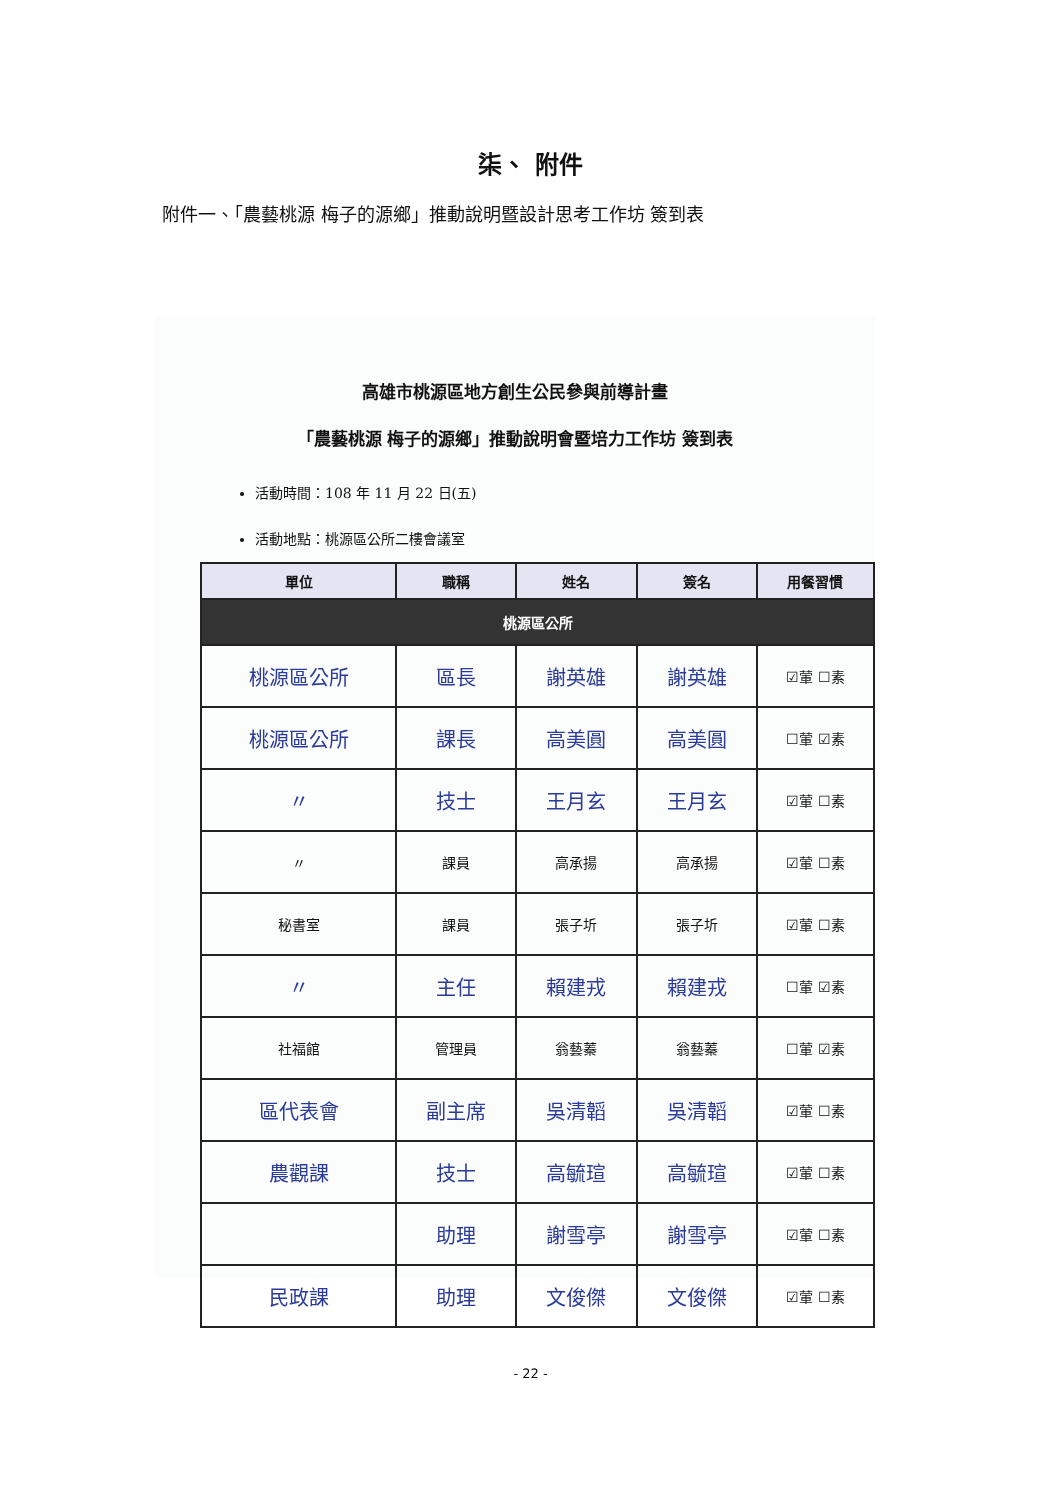柒、 附件
附件一、「農藝桃源 梅子的源鄉」推動說明暨設計思考工作坊 簽到表
高雄市桃源區地方創生公民參與前導計畫
「農藝桃源 梅子的源鄉」推動說明會暨培力工作坊 簽到表
活動時間：108 年 11 月 22 日(五)
活動地點：桃源區公所二樓會議室
| 單位 | 職稱 | 姓名 | 簽名 | 用餐習慣 |
| --- | --- | --- | --- | --- |
| 桃源區公所 | | | | |
| 桃源區公所 | 區長 | 謝英雄 | 謝英雄 | ☑葷 ☐素 |
| 桃源區公所 | 課長 | 高美圓 | 高美圓 | ☐葷 ☑素 |
| 〃 | 技士 | 王月玄 | 王月玄 | ☑葷 ☐素 |
| 〃 | 課員 | 高承揚 | 高承揚 | ☑葷 ☐素 |
| 秘書室 | 課員 | 張子圻 | 張子圻 | ☑葷 ☐素 |
| 〃 | 主任 | 賴建戎 | 賴建戎 | ☐葷 ☑素 |
| 社福館 | 管理員 | 翁藝蓁 | 翁藝蓁 | ☐葷 ☑素 |
| 區代表會 | 副主席 | 吳清韜 | 吳清韜 | ☑葷 ☐素 |
| 農觀課 | 技士 | 高毓瑄 | 高毓瑄 | ☑葷 ☐素 |
| | 助理 | 謝雪亭 | 謝雪亭 | ☑葷 ☐素 |
| 民政課 | 助理 | 文俊傑 | 文俊傑 | ☑葷 ☐素 |
- 22 -